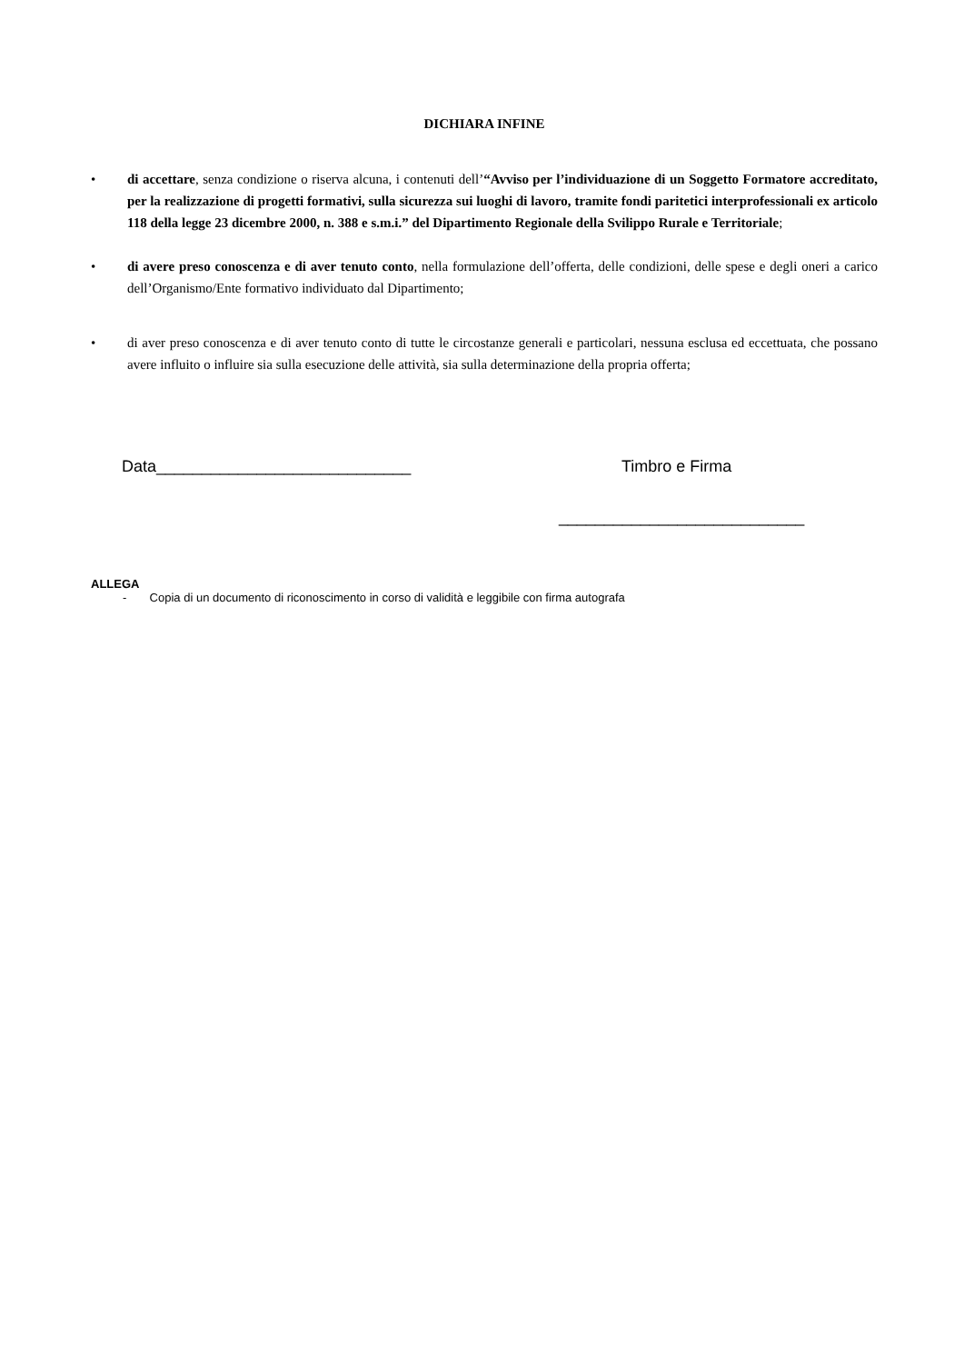DICHIARA INFINE
• di accettare, senza condizione o riserva alcuna, i contenuti dell’“Avviso per l’individuazione di un Soggetto Formatore accreditato, per la realizzazione di progetti formativi, sulla sicurezza sui luoghi di lavoro, tramite fondi paritetici interprofessionali ex articolo 118 della legge 23 dicembre 2000, n. 388 e s.m.i.” del Dipartimento Regionale della Svilippo Rurale e Territoriale;
• di avere preso conoscenza e di aver tenuto conto, nella formulazione dell’offerta, delle condizioni, delle spese e degli oneri a carico dell’Organismo/Ente formativo individuato dal Dipartimento;
• di aver preso conoscenza e di aver tenuto conto di tutte le circostanze generali e particolari, nessuna esclusa ed eccettuata, che possano avere influito o influire sia sulla esecuzione delle attività, sia sulla determinazione della propria offerta;
Data____________________________ Timbro e Firma
___________________________
ALLEGA
- Copia di un documento di riconoscimento in corso di validità e leggibile con firma autografa